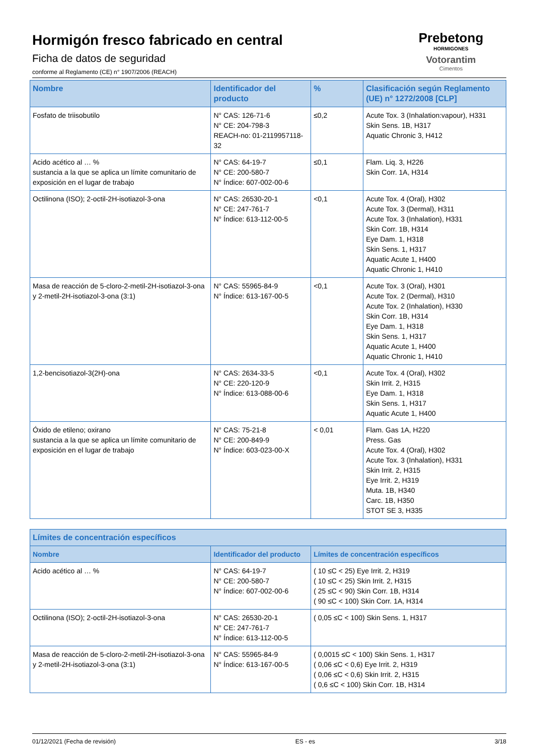Hormigón fresco fabricado en central
Ficha de datos de seguridad
conforme al Reglamento (CE) n° 1907/2006 (REACH)
Prebetong
HORMIGONES
Votorantim
Cimentos
| Nombre | Identificador del producto | % | Clasificación según Reglamento (UE) n° 1272/2008 [CLP] |
| --- | --- | --- | --- |
| Fosfato de triisobutilo | N° CAS: 126-71-6 N° CE: 204-798-3 REACH-no: 01-2119957118-32 | ≤0,2 | Acute Tox. 3 (Inhalation:vapour), H331 Skin Sens. 1B, H317 Aquatic Chronic 3, H412 |
| Acido acético al … % sustancia a la que se aplica un límite comunitario de exposición en el lugar de trabajo | N° CAS: 64-19-7 N° CE: 200-580-7 N° Índice: 607-002-00-6 | ≤0,1 | Flam. Liq. 3, H226 Skin Corr. 1A, H314 |
| Octilinona (ISO); 2-octil-2H-isotiazol-3-ona | N° CAS: 26530-20-1 N° CE: 247-761-7 N° Índice: 613-112-00-5 | <0,1 | Acute Tox. 4 (Oral), H302 Acute Tox. 3 (Dermal), H311 Acute Tox. 3 (Inhalation), H331 Skin Corr. 1B, H314 Eye Dam. 1, H318 Skin Sens. 1, H317 Aquatic Acute 1, H400 Aquatic Chronic 1, H410 |
| Masa de reacción de 5-cloro-2-metil-2H-isotiazol-3-ona y 2-metil-2H-isotiazol-3-ona (3:1) | N° CAS: 55965-84-9 N° Índice: 613-167-00-5 | <0,1 | Acute Tox. 3 (Oral), H301 Acute Tox. 2 (Dermal), H310 Acute Tox. 2 (Inhalation), H330 Skin Corr. 1B, H314 Eye Dam. 1, H318 Skin Sens. 1, H317 Aquatic Acute 1, H400 Aquatic Chronic 1, H410 |
| 1,2-bencisotiazol-3(2H)-ona | N° CAS: 2634-33-5 N° CE: 220-120-9 N° Índice: 613-088-00-6 | <0,1 | Acute Tox. 4 (Oral), H302 Skin Irrit. 2, H315 Eye Dam. 1, H318 Skin Sens. 1, H317 Aquatic Acute 1, H400 |
| Óxido de etileno; oxirano sustancia a la que se aplica un límite comunitario de exposición en el lugar de trabajo | N° CAS: 75-21-8 N° CE: 200-849-9 N° Índice: 603-023-00-X | < 0,01 | Flam. Gas 1A, H220 Press. Gas Acute Tox. 4 (Oral), H302 Acute Tox. 3 (Inhalation), H331 Skin Irrit. 2, H315 Eye Irrit. 2, H319 Muta. 1B, H340 Carc. 1B, H350 STOT SE 3, H335 |
| Límites de concentración específicos | | |
| --- | --- | --- |
| Nombre | Identificador del producto | Límites de concentración específicos |
| Acido acético al … % | N° CAS: 64-19-7 N° CE: 200-580-7 N° Índice: 607-002-00-6 | ( 10 ≤C < 25) Eye Irrit. 2, H319 ( 10 ≤C < 25) Skin Irrit. 2, H315 ( 25 ≤C < 90) Skin Corr. 1B, H314 ( 90 ≤C < 100) Skin Corr. 1A, H314 |
| Octilinona (ISO); 2-octil-2H-isotiazol-3-ona | N° CAS: 26530-20-1 N° CE: 247-761-7 N° Índice: 613-112-00-5 | ( 0,05 ≤C < 100) Skin Sens. 1, H317 |
| Masa de reacción de 5-cloro-2-metil-2H-isotiazol-3-ona y 2-metil-2H-isotiazol-3-ona (3:1) | N° CAS: 55965-84-9 N° Índice: 613-167-00-5 | ( 0,0015 ≤C < 100) Skin Sens. 1, H317 ( 0,06 ≤C < 0,6) Eye Irrit. 2, H319 ( 0,06 ≤C < 0,6) Skin Irrit. 2, H315 ( 0,6 ≤C < 100) Skin Corr. 1B, H314 |
01/12/2021 (Fecha de revisión) ES - es 3/18